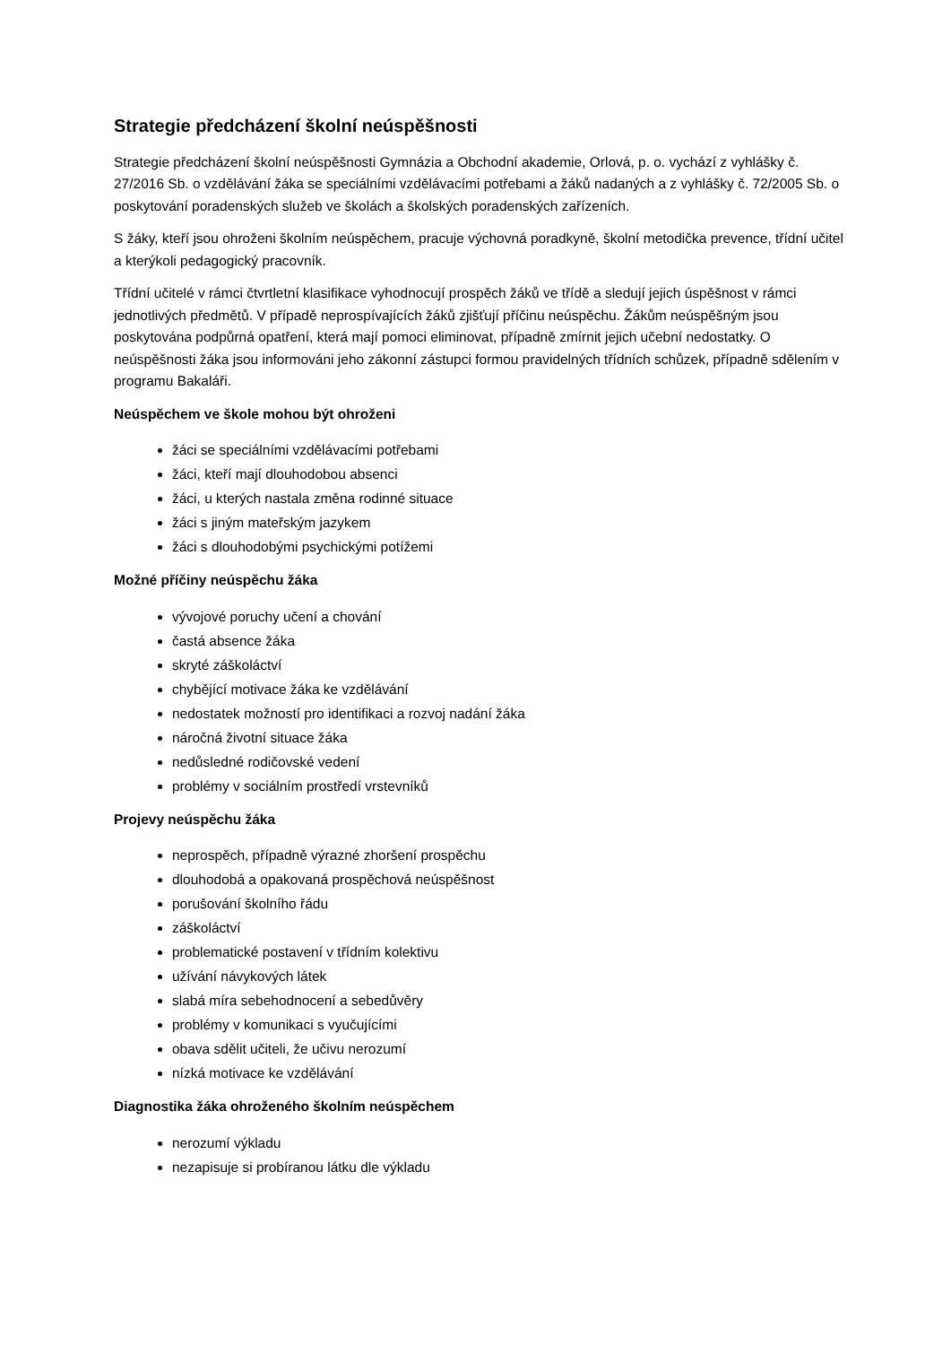Strategie předcházení školní neúspěšnosti
Strategie předcházení školní neúspěšnosti Gymnázia a Obchodní akademie, Orlová, p. o. vychází z vyhlášky č. 27/2016 Sb. o vzdělávání žáka se speciálními vzdělávacími potřebami a žáků nadaných a z vyhlášky č. 72/2005 Sb. o poskytování poradenských služeb ve školách a školských poradenských zařízeních.
S žáky, kteří jsou ohroženi školním neúspěchem, pracuje výchovná poradkyně, školní metodička prevence, třídní učitel a kterýkoli pedagogický pracovník.
Třídní učitelé v rámci čtvrtletní klasifikace vyhodnocují prospěch žáků ve třídě a sledují jejich úspěšnost v rámci jednotlivých předmětů. V případě neprospívajících žáků zjišťují příčinu neúspěchu. Žákům neúspěšným jsou poskytována podpůrná opatření, která mají pomoci eliminovat, případně zmírnit jejich učební nedostatky. O neúspěšnosti žáka jsou informováni jeho zákonní zástupci formou pravidelných třídních schůzek, případně sdělením v programu Bakaláři.
Neúspěchem ve škole mohou být ohroženi
žáci se speciálními vzdělávacími potřebami
žáci, kteří mají dlouhodobou absenci
žáci, u kterých nastala změna rodinné situace
žáci s jiným mateřským jazykem
žáci s dlouhodobými psychickými potížemi
Možné příčiny neúspěchu žáka
vývojové poruchy učení a chování
častá absence žáka
skryté záškoláctví
chybějící motivace žáka ke vzdělávání
nedostatek možností pro identifikaci a rozvoj nadání žáka
náročná životní situace žáka
nedůsledné rodičovské vedení
problémy v sociálním prostředí vrstevníků
Projevy neúspěchu žáka
neprospěch, případně výrazné zhoršení prospěchu
dlouhodobá a opakovaná prospěchová neúspěšnost
porušování školního řádu
záškoláctví
problematické postavení v třídním kolektivu
užívání návykových látek
slabá míra sebehodnocení a sebedůvěry
problémy v komunikaci s vyučujícími
obava sdělit učiteli, že učivu nerozumí
nízká motivace ke vzdělávání
Diagnostika žáka ohroženého školním neúspěchem
nerozumí výkladu
nezapisuje si probíranou látku dle výkladu